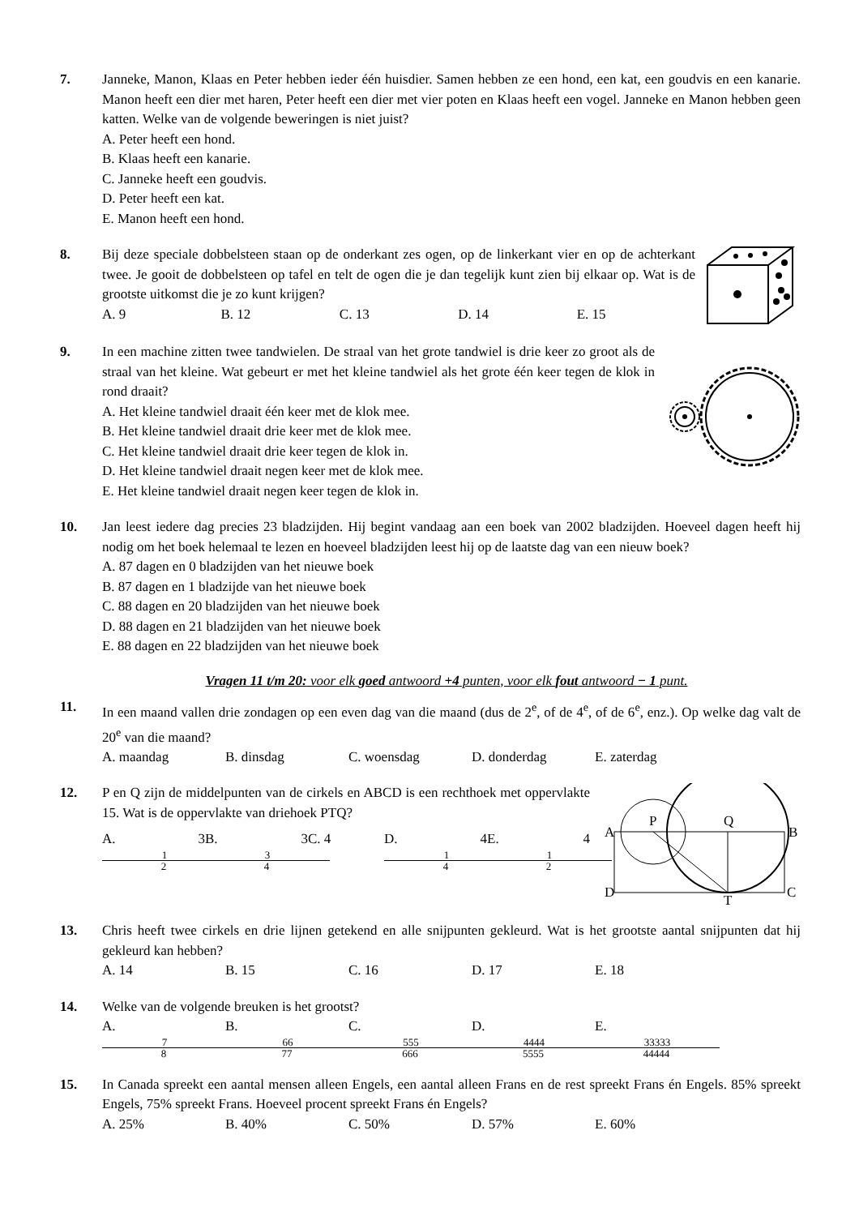7. Janneke, Manon, Klaas en Peter hebben ieder één huisdier. Samen hebben ze een hond, een kat, een goudvis en een kanarie. Manon heeft een dier met haren, Peter heeft een dier met vier poten en Klaas heeft een vogel. Janneke en Manon hebben geen katten. Welke van de volgende beweringen is niet juist?
A. Peter heeft een hond.
B. Klaas heeft een kanarie.
C. Janneke heeft een goudvis.
D. Peter heeft een kat.
E. Manon heeft een hond.
8. Bij deze speciale dobbelsteen staan op de onderkant zes ogen, op de linkerkant vier en op de achterkant twee. Je gooit de dobbelsteen op tafel en telt de ogen die je dan tegelijk kunt zien bij elkaar op. Wat is de grootste uitkomst die je zo kunt krijgen?
A. 9 B. 12 C. 13 D. 14 E. 15
9. In een machine zitten twee tandwielen. De straal van het grote tandwiel is drie keer zo groot als de straal van het kleine. Wat gebeurt er met het kleine tandwiel als het grote één keer tegen de klok in rond draait?
A. Het kleine tandwiel draait één keer met de klok mee.
B. Het kleine tandwiel draait drie keer met de klok mee.
C. Het kleine tandwiel draait drie keer tegen de klok in.
D. Het kleine tandwiel draait negen keer met de klok mee.
E. Het kleine tandwiel draait negen keer tegen de klok in.
10. Jan leest iedere dag precies 23 bladzijden. Hij begint vandaag aan een boek van 2002 bladzijden. Hoeveel dagen heeft hij nodig om het boek helemaal te lezen en hoeveel bladzijden leest hij op de laatste dag van een nieuw boek?
A. 87 dagen en 0 bladzijden van het nieuwe boek
B. 87 dagen en 1 bladzijde van het nieuwe boek
C. 88 dagen en 20 bladzijden van het nieuwe boek
D. 88 dagen en 21 bladzijden van het nieuwe boek
E. 88 dagen en 22 bladzijden van het nieuwe boek
Vragen 11 t/m 20: voor elk goed antwoord +4 punten, voor elk fout antwoord − 1 punt.
11. In een maand vallen drie zondagen op een even dag van die maand (dus de 2<sup>e</sup>, of de 4<sup>e</sup>, of de 6<sup>e</sup>, enz.). Op welke dag valt de 20<sup>e</sup> van die maand?
A. maandag B. dinsdag C. woensdag D. donderdag E. zaterdag
12.
A
P
Q
B
D
T
C
P en Q zijn de middelpunten van de cirkels en ABCD is een rechthoek met oppervlakte 15. Wat is de oppervlakte van driehoek PTQ?
A. 3 1 2 B. 3 3 4 C. 4 D. 4 1 4 E. 4 1 2
13. Chris heeft twee cirkels en drie lijnen getekend en alle snijpunten gekleurd. Wat is het grootste aantal snijpunten dat hij gekleurd kan hebben?
A. 14 B. 15 C. 16 D. 17 E. 18
14. Welke van de volgende breuken is het grootst?
A. 7 8 B. 66 77 C. 555 666 D. 4444 5555 E. 33333 44444
15. In Canada spreekt een aantal mensen alleen Engels, een aantal alleen Frans en de rest spreekt Frans én Engels. 85% spreekt Engels, 75% spreekt Frans. Hoeveel procent spreekt Frans én Engels?
A. 25% B. 40% C. 50% D. 57% E. 60%